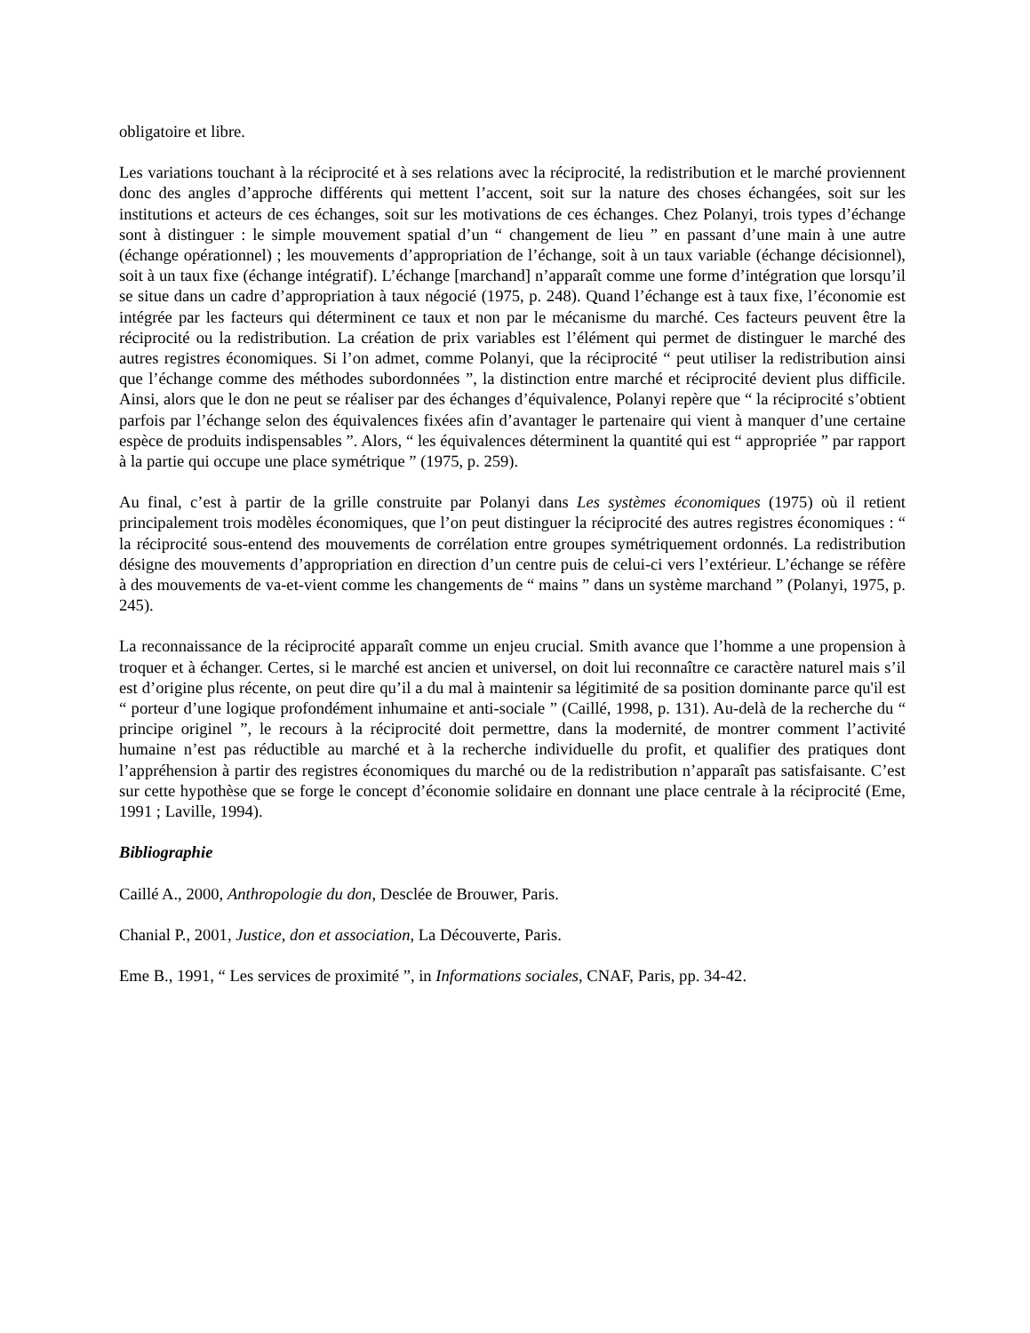obligatoire et libre.
Les variations touchant à la réciprocité et à ses relations avec la réciprocité, la redistribution et le marché proviennent donc des angles d’approche différents qui mettent l’accent, soit sur la nature des choses échangées, soit sur les institutions et acteurs de ces échanges, soit sur les motivations de ces échanges. Chez Polanyi, trois types d’échange sont à distinguer : le simple mouvement spatial d’un “ changement de lieu ” en passant d’une main à une autre (échange opérationnel) ; les mouvements d’appropriation de l’échange, soit à un taux variable (échange décisionnel), soit à un taux fixe (échange intégratif). L’échange [marchand] n’apparaît comme une forme d’intégration que lorsqu’il se situe dans un cadre d’appropriation à taux négocié (1975, p. 248). Quand l’échange est à taux fixe, l’économie est intégrée par les facteurs qui déterminent ce taux et non par le mécanisme du marché. Ces facteurs peuvent être la réciprocité ou la redistribution. La création de prix variables est l’élément qui permet de distinguer le marché des autres registres économiques. Si l’on admet, comme Polanyi, que la réciprocité “ peut utiliser la redistribution ainsi que l’échange comme des méthodes subordonnées ”, la distinction entre marché et réciprocité devient plus difficile. Ainsi, alors que le don ne peut se réaliser par des échanges d’équivalence, Polanyi repère que “ la réciprocité s’obtient parfois par l’échange selon des équivalences fixées afin d’avantager le partenaire qui vient à manquer d’une certaine espèce de produits indispensables ”. Alors, “ les équivalences déterminent la quantité qui est “ appropriée ” par rapport à la partie qui occupe une place symétrique ” (1975, p. 259).
Au final, c’est à partir de la grille construite par Polanyi dans Les systèmes économiques (1975) où il retient principalement trois modèles économiques, que l’on peut distinguer la réciprocité des autres registres économiques : “ la réciprocité sous-entend des mouvements de corrélation entre groupes symétriquement ordonnés. La redistribution désigne des mouvements d’appropriation en direction d’un centre puis de celui-ci vers l’extérieur. L’échange se réfère à des mouvements de va-et-vient comme les changements de “ mains ” dans un système marchand ” (Polanyi, 1975, p. 245).
La reconnaissance de la réciprocité apparaît comme un enjeu crucial. Smith avance que l’homme a une propension à troquer et à échanger. Certes, si le marché est ancien et universel, on doit lui reconnaître ce caractère naturel mais s’il est d’origine plus récente, on peut dire qu’il a du mal à maintenir sa légitimité de sa position dominante parce qu'il est “ porteur d’une logique profondément inhumaine et anti-sociale ” (Caillé, 1998, p. 131). Au-delà de la recherche du “ principe originel ”, le recours à la réciprocité doit permettre, dans la modernité, de montrer comment l’activité humaine n’est pas réductible au marché et à la recherche individuelle du profit, et qualifier des pratiques dont l’appréhension à partir des registres économiques du marché ou de la redistribution n’apparaît pas satisfaisante. C’est sur cette hypothèse que se forge le concept d’économie solidaire en donnant une place centrale à la réciprocité (Eme, 1991 ; Laville, 1994).
Bibliographie
Caillé A., 2000, Anthropologie du don, Desclée de Brouwer, Paris.
Chanial P., 2001, Justice, don et association, La Découverte, Paris.
Eme B., 1991, “ Les services de proximité ”, in Informations sociales, CNAF, Paris, pp. 34-42.